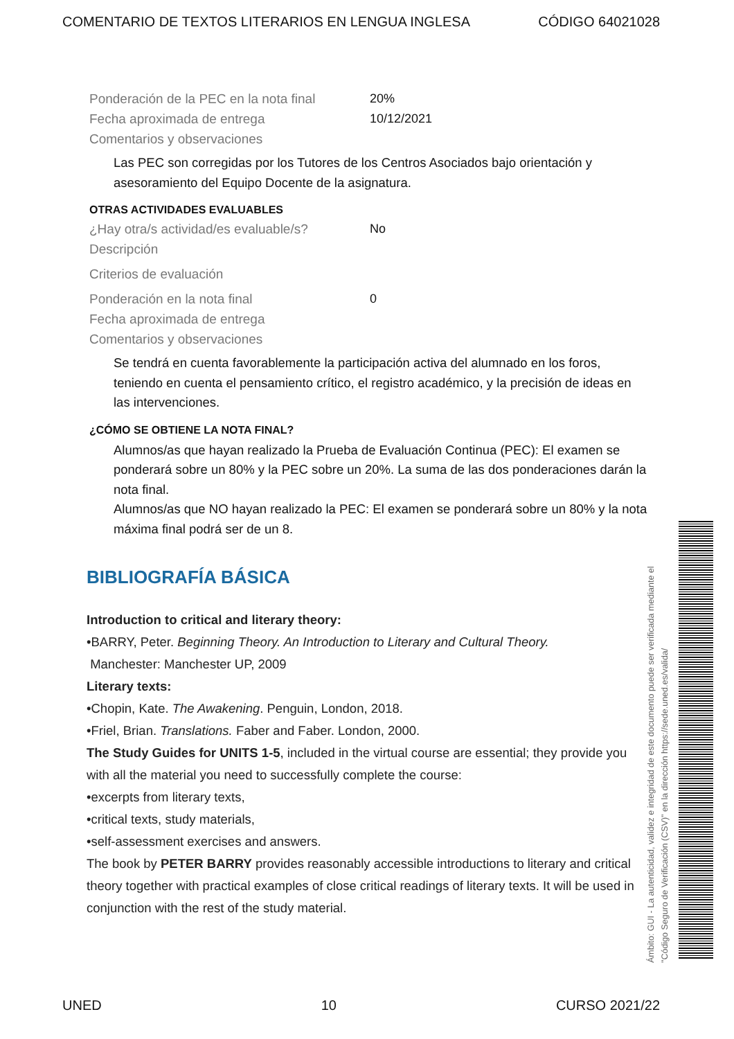COMENTARIO DE TEXTOS LITERARIOS EN LENGUA INGLESA CÓDIGO 64021028
Ponderación de la PEC en la nota final
20%
Fecha aproximada de entrega 10/12/2021
Comentarios y observaciones
Las PEC son corregidas por los Tutores de los Centros Asociados bajo orientación y asesoramiento del Equipo Docente de la asignatura.
OTRAS ACTIVIDADES EVALUABLES
¿Hay otra/s actividad/es evaluable/s?
No
Descripción
Criterios de evaluación
Ponderación en la nota final 0
Fecha aproximada de entrega
Comentarios y observaciones
Se tendrá en cuenta favorablemente la participación activa del alumnado en los foros, teniendo en cuenta el pensamiento crítico, el registro académico, y la precisión de ideas en las intervenciones.
¿CÓMO SE OBTIENE LA NOTA FINAL?
Alumnos/as que hayan realizado la Prueba de Evaluación Continua (PEC): El examen se ponderará sobre un 80% y la PEC sobre un 20%. La suma de las dos ponderaciones darán la nota final.
Alumnos/as que NO hayan realizado la PEC: El examen se ponderará sobre un 80% y la nota máxima final podrá ser de un 8.
BIBLIOGRAFÍA BÁSICA
Introduction to critical and literary theory:
•BARRY, Peter. Beginning Theory. An Introduction to Literary and Cultural Theory.
Manchester: Manchester UP, 2009
Literary texts:
•Chopin, Kate. The Awakening. Penguin, London, 2018.
•Friel, Brian. Translations. Faber and Faber. London, 2000.
The Study Guides for UNITS 1-5, included in the virtual course are essential; they provide you with all the material you need to successfully complete the course:
•excerpts from literary texts,
•critical texts, study materials,
•self-assessment exercises and answers.
The book by PETER BARRY provides reasonably accessible introductions to literary and critical theory together with practical examples of close critical readings of literary texts. It will be used in conjunction with the rest of the study material.
Ámbito: GUI - La autenticidad, validez e integridad de este documento puede ser verificada mediante el "Código Seguro de Verificación (CSV)" en la dirección https://sede.uned.es/valida/
UNED 10 CURSO 2021/22